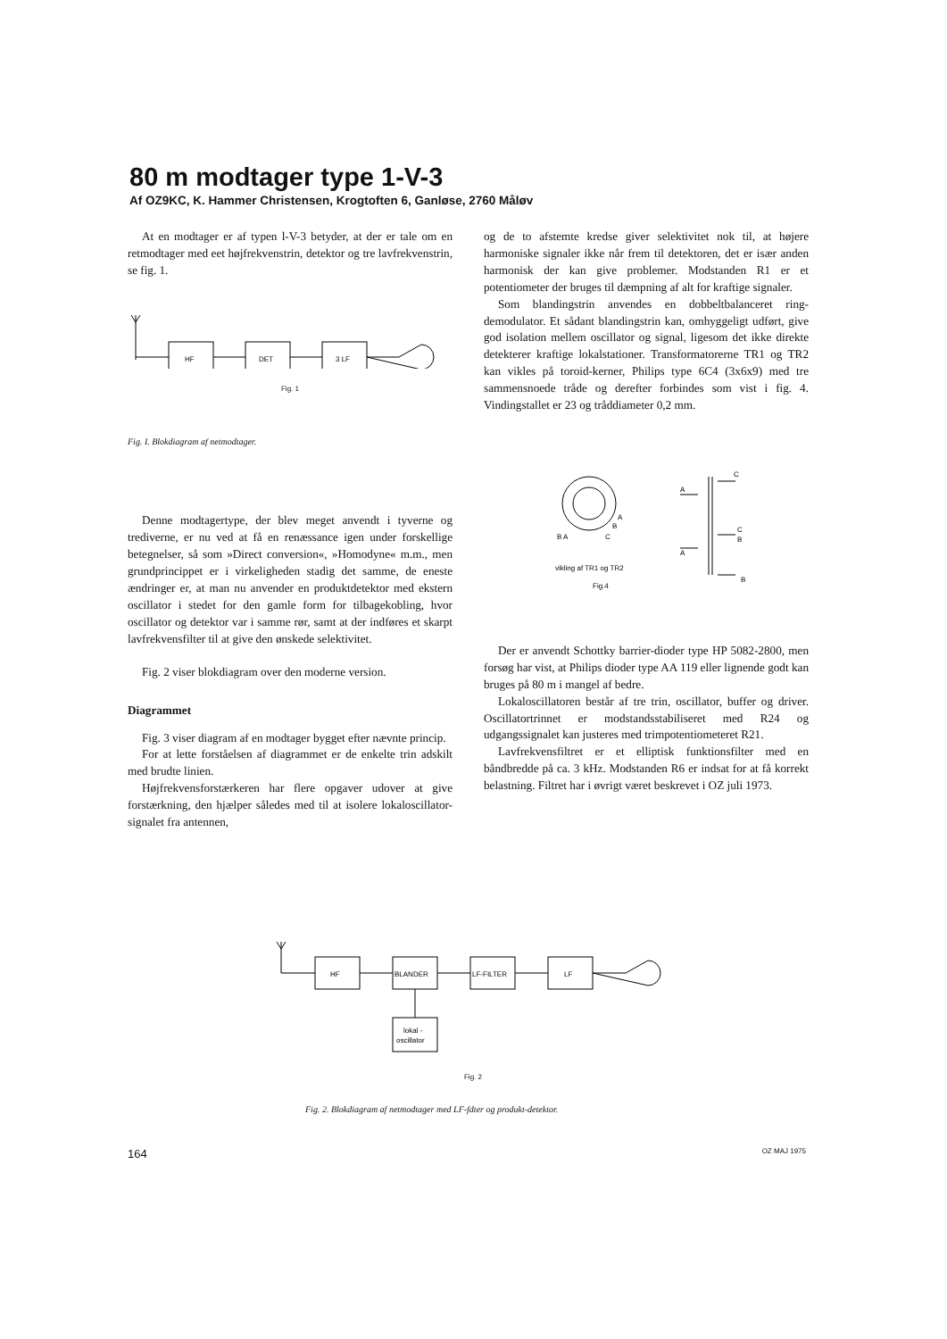80 m modtager type 1-V-3
Af OZ9KC, K. Hammer Christensen, Krogtoften 6, Ganløse, 2760 Måløv
At en modtager er af typen l-V-3 betyder, at der er tale om en retmodtager med eet højfrekvenstrin, detektor og tre lavfrekvenstrin, se fig. 1.
HF
DET
3 LF
Fig. 1
Fig. I. Blokdiagram af netmodtager.
Denne modtagertype, der blev meget anvendt i tyverne og trediverne, er nu ved at få en renæssance igen under forskellige betegnelser, så som »Direct conversion«, »Homodyne« m.m., men grundprincippet er i virkeligheden stadig det samme, de eneste ændringer er, at man nu anvender en produktdetektor med ekstern oscillator i stedet for den gamle form for tilbagekobling, hvor oscillator og detektor var i samme rør, samt at der indføres et skarpt lavfrekvensfilter til at give den ønskede selektivitet.
Fig. 2 viser blokdiagram over den moderne version.
Diagrammet
Fig. 3 viser diagram af en modtager bygget efter nævnte princip.
For at lette forståelsen af diagrammet er de enkelte trin adskilt med brudte linien.
Højfrekvensforstærkeren har flere opgaver udover at give forstærkning, den hjælper således med til at isolere lokaloscillator-signalet fra antennen,
og de to afstemte kredse giver selektivitet nok til, at højere harmoniske signaler ikke når frem til detektoren, det er især anden harmonisk der kan give problemer. Modstanden R1 er et potentiometer der bruges til dæmpning af alt for kraftige signaler.
Som blandingstrin anvendes en dobbeltbalanceret ring-demodulator. Et sådant blandingstrin kan, omhyggeligt udført, give god isolation mellem oscillator og signal, ligesom det ikke direkte detekterer kraftige lokalstationer. Transformatorerne TR1 og TR2 kan vikles på toroid-kerner, Philips type 6C4 (3x6x9) med tre sammensnoede tråde og derefter forbindes som vist i fig. 4. Vindingstallet er 23 og tråddiameter 0,2 mm.
C
A
C
B
A
B
A
B
C
B A
vikling af TR1 og TR2
Fig.4
Der er anvendt Schottky barrier-dioder type HP 5082-2800, men forsøg har vist, at Philips dioder type AA 119 eller lignende godt kan bruges på 80 m i mangel af bedre.
Lokaloscillatoren består af tre trin, oscillator, buffer og driver. Oscillatortrinnet er modstandsstabiliseret med R24 og udgangssignalet kan justeres med trimpotentiometeret R21.
Lavfrekvensfiltret er et elliptisk funktionsfilter med en båndbredde på ca. 3 kHz. Modstanden R6 er indsat for at få korrekt belastning. Filtret har i øvrigt været beskrevet i OZ juli 1973.
HF
BLANDER
LF-FILTER
LF
lokal -
oscillator
Fig. 2
Fig. 2. Blokdiagram af netmodtager med LF-fdter og produkt-detektor.
164 OZ MAJ 1975